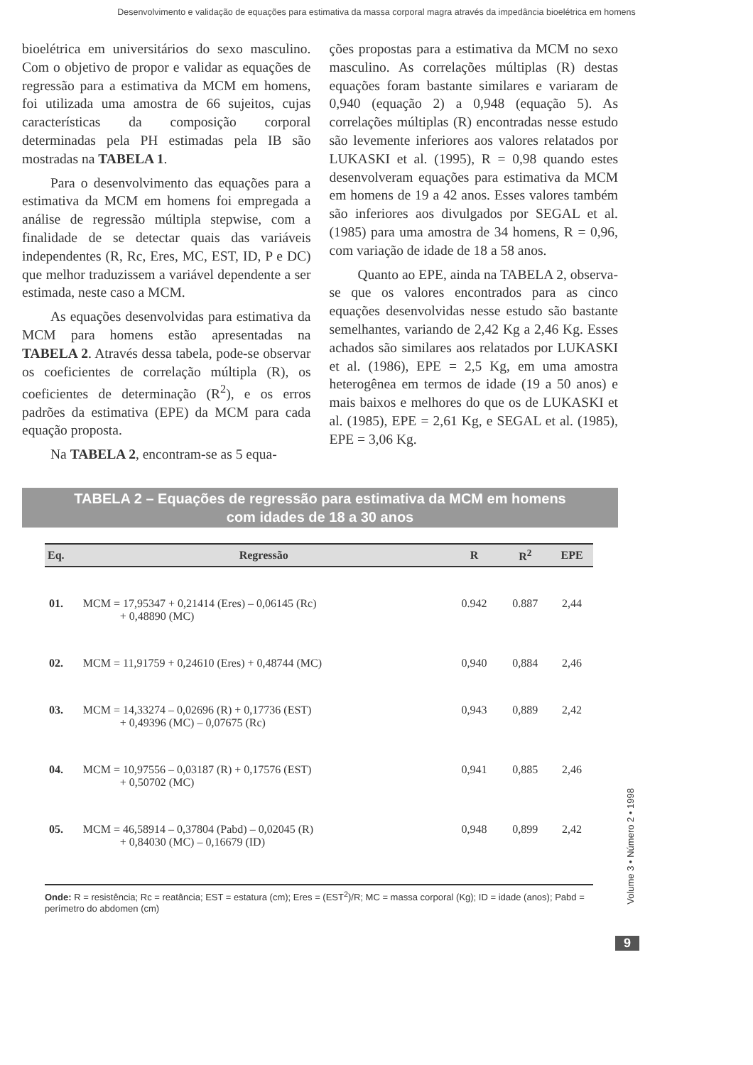Desenvolvimento e validação de equações para estimativa da massa corporal magra através da impedância bioelétrica em homens
bioelétrica em universitários do sexo masculino. Com o objetivo de propor e validar as equações de regressão para a estimativa da MCM em homens, foi utilizada uma amostra de 66 sujeitos, cujas características da composição corporal determinadas pela PH estimadas pela IB são mostradas na TABELA 1.
Para o desenvolvimento das equações para a estimativa da MCM em homens foi empregada a análise de regressão múltipla stepwise, com a finalidade de se detectar quais das variáveis independentes (R, Rc, Eres, MC, EST, ID, P e DC) que melhor traduzissem a variável dependente a ser estimada, neste caso a MCM.
As equações desenvolvidas para estimativa da MCM para homens estão apresentadas na TABELA 2. Através dessa tabela, pode-se observar os coeficientes de correlação múltipla (R), os coeficientes de determinação (R<sup>2</sup>), e os erros padrões da estimativa (EPE) da MCM para cada equação proposta.
Na TABELA 2, encontram-se as 5 equa-
ções propostas para a estimativa da MCM no sexo masculino. As correlações múltiplas (R) destas equações foram bastante similares e variaram de 0,940 (equação 2) a 0,948 (equação 5). As correlações múltiplas (R) encontradas nesse estudo são levemente inferiores aos valores relatados por LUKASKI et al. (1995), R = 0,98 quando estes desenvolveram equações para estimativa da MCM em homens de 19 a 42 anos. Esses valores também são inferiores aos divulgados por SEGAL et al. (1985) para uma amostra de 34 homens, R = 0,96, com variação de idade de 18 a 58 anos.
Quanto ao EPE, ainda na TABELA 2, observa-se que os valores encontrados para as cinco equações desenvolvidas nesse estudo são bastante semelhantes, variando de 2,42 Kg a 2,46 Kg. Esses achados são similares aos relatados por LUKASKI et al. (1986), EPE = 2,5 Kg, em uma amostra heterogênea em termos de idade (19 a 50 anos) e mais baixos e melhores do que os de LUKASKI et al. (1985), EPE = 2,61 Kg, e SEGAL et al. (1985), EPE = 3,06 Kg.
TABELA 2 – Equações de regressão para estimativa da MCM em homens
com idades de 18 a 30 anos
| Eq. | Regressão | R | R<sup>2</sup> | EPE |
| --- | --- | --- | --- | --- |
| 01. | MCM = 17,95347 + 0,21414 (Eres) – 0,06145 (Rc) + 0,48890 (MC) | 0.942 | 0.887 | 2,44 |
| 02. | MCM = 11,91759 + 0,24610 (Eres) + 0,48744 (MC) | 0,940 | 0,884 | 2,46 |
| 03. | MCM = 14,33274 – 0,02696 (R) + 0,17736 (EST) + 0,49396 (MC) – 0,07675 (Rc) | 0,943 | 0,889 | 2,42 |
| 04. | MCM = 10,97556 – 0,03187 (R) + 0,17576 (EST) + 0,50702 (MC) | 0,941 | 0,885 | 2,46 |
| 05. | MCM = 46,58914 – 0,37804 (Pabd) – 0,02045 (R) + 0,84030 (MC) – 0,16679 (ID) | 0,948 | 0,899 | 2,42 |
Onde: R = resistência; Rc = reatância; EST = estatura (cm); Eres = (EST<sup>2</sup>)/R; MC = massa corporal (Kg); ID = idade (anos); Pabd = perímetro do abdomen (cm)
Volume 3 • Número 2 • 1998
9